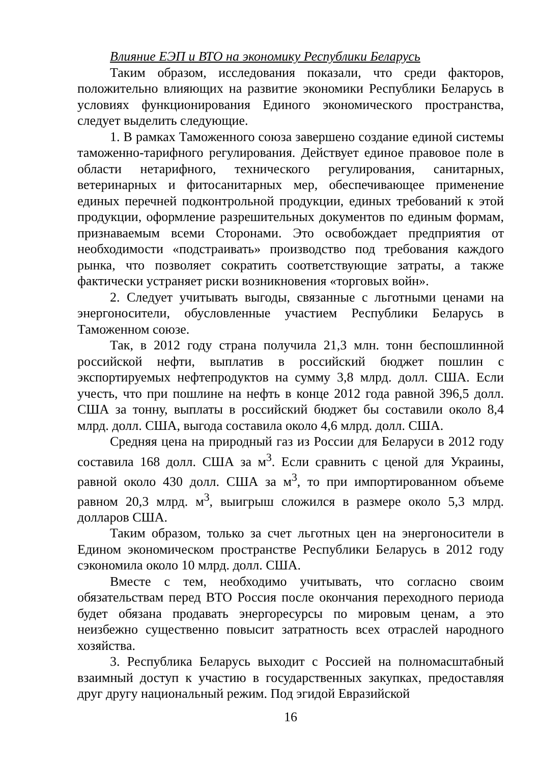Влияние ЕЭП и ВТО на экономику Республики Беларусь
Таким образом, исследования показали, что среди факторов, положительно влияющих на развитие экономики Республики Беларусь в условиях функционирования Единого экономического пространства, следует выделить следующие.
1. В рамках Таможенного союза завершено создание единой системы таможенно-тарифного регулирования. Действует единое правовое поле в области нетарифного, технического регулирования, санитарных, ветеринарных и фитосанитарных мер, обеспечивающее применение единых перечней подконтрольной продукции, единых требований к этой продукции, оформление разрешительных документов по единым формам, признаваемым всеми Сторонами. Это освобождает предприятия от необходимости «подстраивать» производство под требования каждого рынка, что позволяет сократить соответствующие затраты, а также фактически устраняет риски возникновения «торговых войн».
2. Следует учитывать выгоды, связанные с льготными ценами на энергоносители, обусловленные участием Республики Беларусь в Таможенном союзе.
Так, в 2012 году страна получила 21,3 млн. тонн беспошлинной российской нефти, выплатив в российский бюджет пошлин с экспортируемых нефтепродуктов на сумму 3,8 млрд. долл. США. Если учесть, что при пошлине на нефть в конце 2012 года равной 396,5 долл. США за тонну, выплаты в российский бюджет бы составили около 8,4 млрд. долл. США, выгода составила около 4,6 млрд. долл. США.
Средняя цена на природный газ из России для Беларуси в 2012 году составила 168 долл. США за м<sup>3</sup>. Если сравнить с ценой для Украины, равной около 430 долл. США за м<sup>3</sup>, то при импортированном объеме равном 20,3 млрд. м<sup>3</sup>, выигрыш сложился в размере около 5,3 млрд. долларов США.
Таким образом, только за счет льготных цен на энергоносители в Едином экономическом пространстве Республики Беларусь в 2012 году сэкономила около 10 млрд. долл. США.
Вместе с тем, необходимо учитывать, что согласно своим обязательствам перед ВТО Россия после окончания переходного периода будет обязана продавать энергоресурсы по мировым ценам, а это неизбежно существенно повысит затратность всех отраслей народного хозяйства.
3. Республика Беларусь выходит с Россией на полномасштабный взаимный доступ к участию в государственных закупках, предоставляя друг другу национальный режим. Под эгидой Евразийской
16